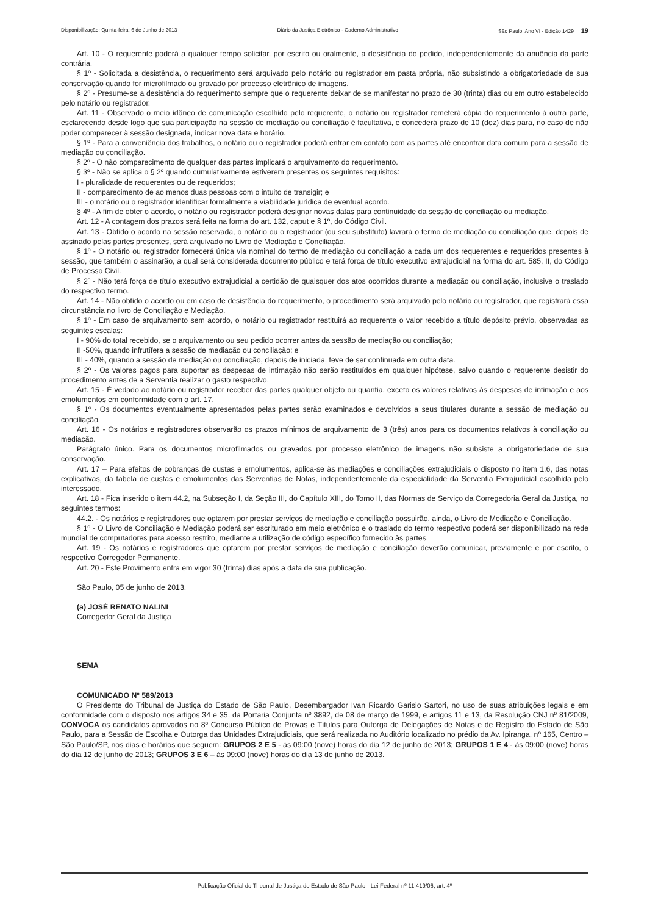Disponibilização: Quinta-feira, 6 de Junho de 2013 Diário da Justiça Eletrônico - Caderno Administrativo São Paulo, Ano VI - Edição 1429 19
Art. 10 - O requerente poderá a qualquer tempo solicitar, por escrito ou oralmente, a desistência do pedido, independentemente da anuência da parte contrária.
§ 1º - Solicitada a desistência, o requerimento será arquivado pelo notário ou registrador em pasta própria, não subsistindo a obrigatoriedade de sua conservação quando for microfilmado ou gravado por processo eletrônico de imagens.
§ 2º - Presume-se a desistência do requerimento sempre que o requerente deixar de se manifestar no prazo de 30 (trinta) dias ou em outro estabelecido pelo notário ou registrador.
Art. 11 - Observado o meio idôneo de comunicação escolhido pelo requerente, o notário ou registrador remeterá cópia do requerimento à outra parte, esclarecendo desde logo que sua participação na sessão de mediação ou conciliação é facultativa, e concederá prazo de 10 (dez) dias para, no caso de não poder comparecer à sessão designada, indicar nova data e horário.
§ 1º - Para a conveniência dos trabalhos, o notário ou o registrador poderá entrar em contato com as partes até encontrar data comum para a sessão de mediação ou conciliação.
§ 2º - O não comparecimento de qualquer das partes implicará o arquivamento do requerimento.
§ 3º - Não se aplica o § 2º quando cumulativamente estiverem presentes os seguintes requisitos:
I - pluralidade de requerentes ou de requeridos;
II - comparecimento de ao menos duas pessoas com o intuito de transigir; e
III - o notário ou o registrador identificar formalmente a viabilidade jurídica de eventual acordo.
§ 4º - A fim de obter o acordo, o notário ou registrador poderá designar novas datas para continuidade da sessão de conciliação ou mediação.
Art. 12 - A contagem dos prazos será feita na forma do art. 132, caput e § 1º, do Código Civil.
Art. 13 - Obtido o acordo na sessão reservada, o notário ou o registrador (ou seu substituto) lavrará o termo de mediação ou conciliação que, depois de assinado pelas partes presentes, será arquivado no Livro de Mediação e Conciliação.
§ 1º - O notário ou registrador fornecerá única via nominal do termo de mediação ou conciliação a cada um dos requerentes e requeridos presentes à sessão, que também o assinarão, a qual será considerada documento público e terá força de título executivo extrajudicial na forma do art. 585, II, do Código de Processo Civil.
§ 2º - Não terá força de título executivo extrajudicial a certidão de quaisquer dos atos ocorridos durante a mediação ou conciliação, inclusive o traslado do respectivo termo.
Art. 14 - Não obtido o acordo ou em caso de desistência do requerimento, o procedimento será arquivado pelo notário ou registrador, que registrará essa circunstância no livro de Conciliação e Mediação.
§ 1º - Em caso de arquivamento sem acordo, o notário ou registrador restituirá ao requerente o valor recebido a título depósito prévio, observadas as seguintes escalas:
I - 90% do total recebido, se o arquivamento ou seu pedido ocorrer antes da sessão de mediação ou conciliação;
II -50%, quando infrutífera a sessão de mediação ou conciliação; e
III - 40%, quando a sessão de mediação ou conciliação, depois de iniciada, teve de ser continuada em outra data.
§ 2º - Os valores pagos para suportar as despesas de intimação não serão restituídos em qualquer hipótese, salvo quando o requerente desistir do procedimento antes de a Serventia realizar o gasto respectivo.
Art. 15 - É vedado ao notário ou registrador receber das partes qualquer objeto ou quantia, exceto os valores relativos às despesas de intimação e aos emolumentos em conformidade com o art. 17.
§ 1º - Os documentos eventualmente apresentados pelas partes serão examinados e devolvidos a seus titulares durante a sessão de mediação ou conciliação.
Art. 16 - Os notários e registradores observarão os prazos mínimos de arquivamento de 3 (três) anos para os documentos relativos à conciliação ou mediação.
Parágrafo único. Para os documentos microfilmados ou gravados por processo eletrônico de imagens não subsiste a obrigatoriedade de sua conservação.
Art. 17 – Para efeitos de cobranças de custas e emolumentos, aplica-se às mediações e conciliações extrajudiciais o disposto no item 1.6, das notas explicativas, da tabela de custas e emolumentos das Serventias de Notas, independentemente da especialidade da Serventia Extrajudicial escolhida pelo interessado.
Art. 18 - Fica inserido o item 44.2, na Subseção I, da Seção III, do Capítulo XIII, do Tomo II, das Normas de Serviço da Corregedoria Geral da Justiça, no seguintes termos:
44.2. - Os notários e registradores que optarem por prestar serviços de mediação e conciliação possuirão, ainda, o Livro de Mediação e Conciliação.
§ 1º - O Livro de Conciliação e Mediação poderá ser escriturado em meio eletrônico e o traslado do termo respectivo poderá ser disponibilizado na rede mundial de computadores para acesso restrito, mediante a utilização de código específico fornecido às partes.
Art. 19 - Os notários e registradores que optarem por prestar serviços de mediação e conciliação deverão comunicar, previamente e por escrito, o respectivo Corregedor Permanente.
Art. 20 - Este Provimento entra em vigor 30 (trinta) dias após a data de sua publicação.
São Paulo, 05 de junho de 2013.
(a) JOSÉ RENATO NALINI
Corregedor Geral da Justiça
SEMA
COMUNICADO Nº 589/2013
O Presidente do Tribunal de Justiça do Estado de São Paulo, Desembargador Ivan Ricardo Garisio Sartori, no uso de suas atribuições legais e em conformidade com o disposto nos artigos 34 e 35, da Portaria Conjunta nº 3892, de 08 de março de 1999, e artigos 11 e 13, da Resolução CNJ nº 81/2009, CONVOCA os candidatos aprovados no 8º Concurso Público de Provas e Títulos para Outorga de Delegações de Notas e de Registro do Estado de São Paulo, para a Sessão de Escolha e Outorga das Unidades Extrajudiciais, que será realizada no Auditório localizado no prédio da Av. Ipiranga, nº 165, Centro – São Paulo/SP, nos dias e horários que seguem: GRUPOS 2 E 5 - às 09:00 (nove) horas do dia 12 de junho de 2013; GRUPOS 1 E 4 - às 09:00 (nove) horas do dia 12 de junho de 2013; GRUPOS 3 E 6 – às 09:00 (nove) horas do dia 13 de junho de 2013.
Publicação Oficial do Tribunal de Justiça do Estado de São Paulo - Lei Federal nº 11.419/06, art. 4º